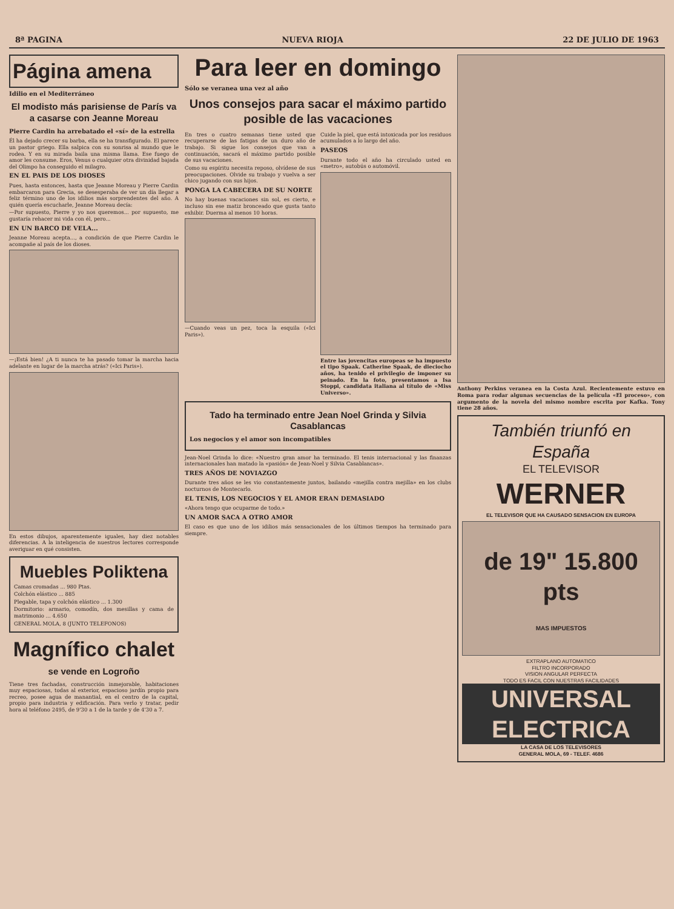8ª PAGINA NUEVA RIOJA 22 DE JULIO DE 1963
Página amena
Idilio en el Mediterráneo
El modisto más parisiense de París va a casarse con Jeanne Moreau
Pierre Cardin ha arrebatado el «sí» de la estrella
Él ha dejado crecer su barba, ella se ha transfigurado. El parece un pastor griego. Ella salpica con su sonrisa al mundo que le rodea. Y en su mirada baila una misma llama. Ese fuego de amor les consume. Eros, Venus o cualquier otra divinidad bajada del Olimpo ha conseguido el milagro.
EN EL PAIS DE LOS DIOSES
Pues, hasta entonces, hasta que Jeanne Moreau y Pierre Cardin embarcaron para Grecia, se desesperaba de ver un día llegar a feliz término uno de los idilios más sorprendentes del año. A quién quería escucharle, Jeanne Moreau decía:
—Por supuesto, Pierre y yo nos queremos... por supuesto, me gustaría rehacer mi vida con él, pero...
EN UN BARCO DE VELA...
Jeanne Moreau acepta..., a condición de que Pierre Cardin le acompañe al país de los dioses.
—¡Está bien! ¿A ti nunca te ha pasado tomar la marcha hacia adelante en lugar de la marcha atrás? («Ici Paris»).
En estos dibujos, aparentemente iguales, hay diez notables diferencias. A la inteligencia de nuestros lectores corresponde averiguar en qué consisten.
Muebles Poliktena
Camas cromadas ... 980 Ptas.
Colchón elástico ... 885
Plegable, tapa y colchón elástico ... 1.300
Dormitorio: armario, comodín, dos mesillas y cama de matrimonio ... 4.650
GENERAL MOLA, 8 (JUNTO TELEFONOS)
Magnífico chalet
se vende en Logroño
Tiene tres fachadas, construcción inmejorable, habitaciones muy espaciosas, todas al exterior, espacioso jardín propio para recreo, posee agua de manantial, en el centro de la capital, propio para industria y edificación. Para verlo y tratar, pedir hora al teléfono 2495, de 9'30 a 1 de la tarde y de 4'30 a 7.
Para leer en domingo
Sólo se veranea una vez al año
Unos consejos para sacar el máximo partido posible de las vacaciones
En tres o cuatro semanas tiene usted que recuperarse de las fatigas de un duro año de trabajo. Si sigue los consejos que van a continuación, sacará el máximo partido posible de sus vacaciones.
Como su espíritu necesita reposo, olvídese de sus preocupaciones. Olvide su trabajo y vuelva a ser chico jugando con sus hijos.
PONGA LA CABECERA DE SU NORTE
No hay buenas vacaciones sin sol, es cierto, e incluso sin ese matiz bronceado que gusta tanto exhibir. Duerma al menos 10 horas.
—Cuando veas un pez, toca la esquila («Ici Paris»).
Cuide la piel, que está intoxicada por los residuos acumulados a lo largo del año.
PASEOS
Durante todo el año ha circulado usted en «metro», autobús o automóvil.
Entre las jovencitas europeas se ha impuesto el tipo Spaak. Catherine Spaak, de dieciocho años, ha tenido el privilegio de imponer su peinado. En la foto, presentamos a Isa Stoppi, candidata italiana al título de «Miss Universo».
Tado ha terminado entre Jean Noel Grinda y Silvia Casablancas
Los negocios y el amor son incompatibles
Jean-Noel Grinda lo dice: «Nuestro gran amor ha terminado. El tenis internacional y las finanzas internacionales han matado la «pasión» de Jean-Noel y Silvia Casablancas».
TRES AÑOS DE NOVIAZGO
Durante tres años se les vio constantemente juntos, bailando «mejilla contra mejilla» en los clubs nocturnos de Montecarlo.
EL TENIS, LOS NEGOCIOS Y EL AMOR ERAN DEMASIADO
«Ahora tengo que ocuparme de todo.»
UN AMOR SACA A OTRO AMOR
El caso es que uno de los idilios más sensacionales de los últimos tiempos ha terminado para siempre.
Anthony Perkins veranea en la Costa Azul. Recientemente estuvo en Roma para rodar algunas secuencias de la película «El proceso», con argumento de la novela del mismo nombre escrita por Kafka. Tony tiene 28 años.
También triunfó en España
EL TELEVISOR
WERNER
EL TELEVISOR QUE HA CAUSADO SENSACION EN EUROPA
de 19" 15.800 pts
MAS IMPUESTOS
EXTRAPLANO AUTOMATICO
FILTRO INCORPORADO
VISION ANGULAR PERFECTA
TODO ES FACIL CON NUESTRAS FACILIDADES
UNIVERSAL ELECTRICA
LA CASA DE LOS TELEVISORES
GENERAL MOLA, 69 - TELEF. 4686